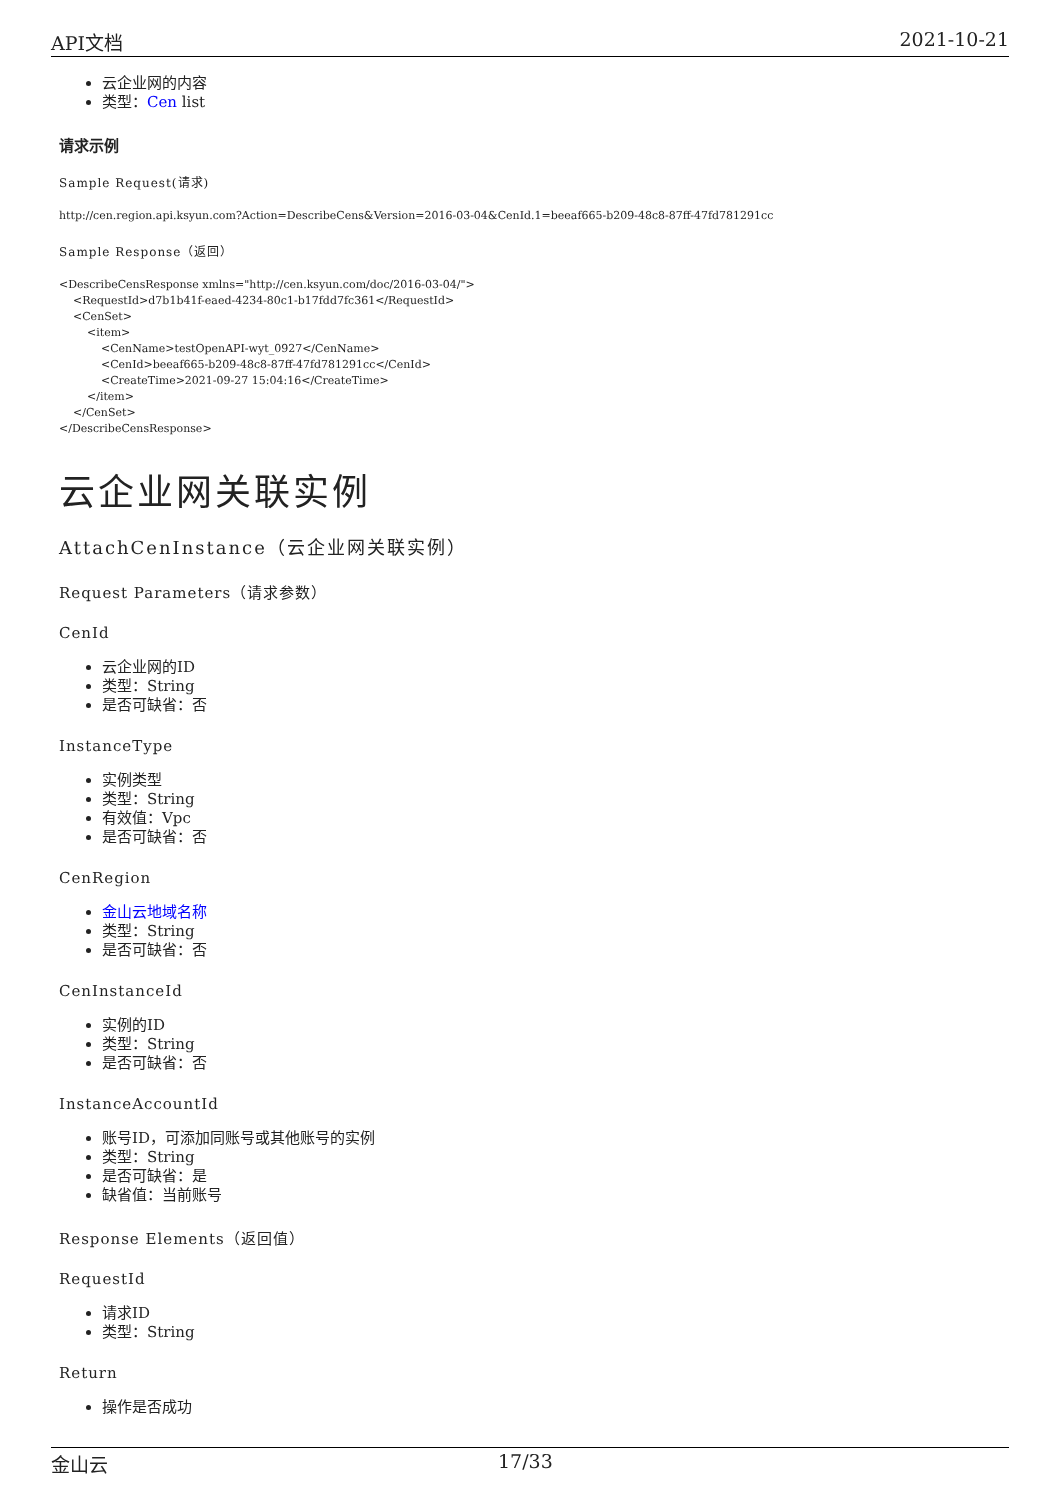API文档 2021-10-21
云企业网的内容
类型：Cen list
请求示例
Sample Request(请求)
http://cen.region.api.ksyun.com?Action=DescribeCens&Version=2016-03-04&CenId.1=beeaf665-b209-48c8-87ff-47fd781291cc
Sample Response（返回）
<DescribeCensResponse xmlns="http://cen.ksyun.com/doc/2016-03-04/">
    <RequestId>d7b1b41f-eaed-4234-80c1-b17fdd7fc361</RequestId>
    <CenSet>
        <item>
            <CenName>testOpenAPI-wyt_0927</CenName>
            <CenId>beeaf665-b209-48c8-87ff-47fd781291cc</CenId>
            <CreateTime>2021-09-27 15:04:16</CreateTime>
        </item>
    </CenSet>
</DescribeCensResponse>
云企业网关联实例
AttachCenInstance（云企业网关联实例）
Request Parameters（请求参数）
CenId
云企业网的ID
类型：String
是否可缺省：否
InstanceType
实例类型
类型：String
有效值：Vpc
是否可缺省：否
CenRegion
金山云地域名称
类型：String
是否可缺省：否
CenInstanceId
实例的ID
类型：String
是否可缺省：否
InstanceAccountId
账号ID，可添加同账号或其他账号的实例
类型：String
是否可缺省：是
缺省值：当前账号
Response Elements（返回值）
RequestId
请求ID
类型：String
Return
操作是否成功
金山云 17/33